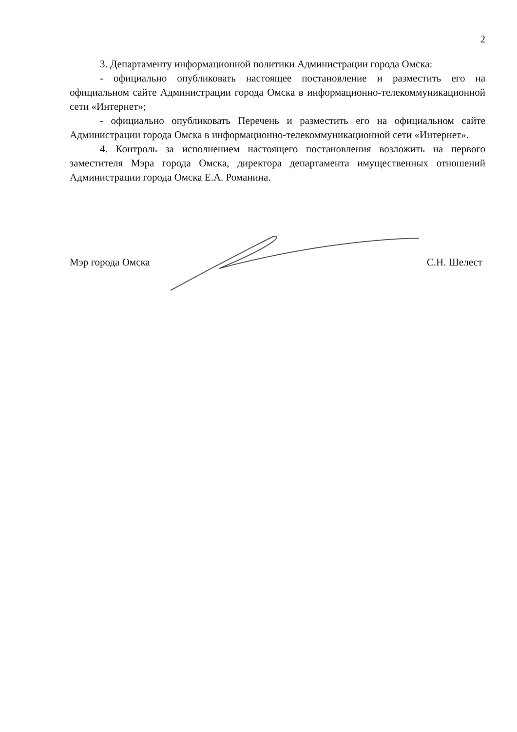2
3. Департаменту информационной политики Администрации города Омска:
- официально опубликовать настоящее постановление и разместить его на официальном сайте Администрации города Омска в информационно-телекоммуникационной сети «Интернет»;
- официально опубликовать Перечень и разместить его на официальном сайте Администрации города Омска в информационно-телекоммуникационной сети «Интернет».
4. Контроль за исполнением настоящего постановления возложить на первого заместителя Мэра города Омска, директора департамента имущественных отношений Администрации города Омска Е.А. Романина.
Мэр города Омска С.Н. Шелест